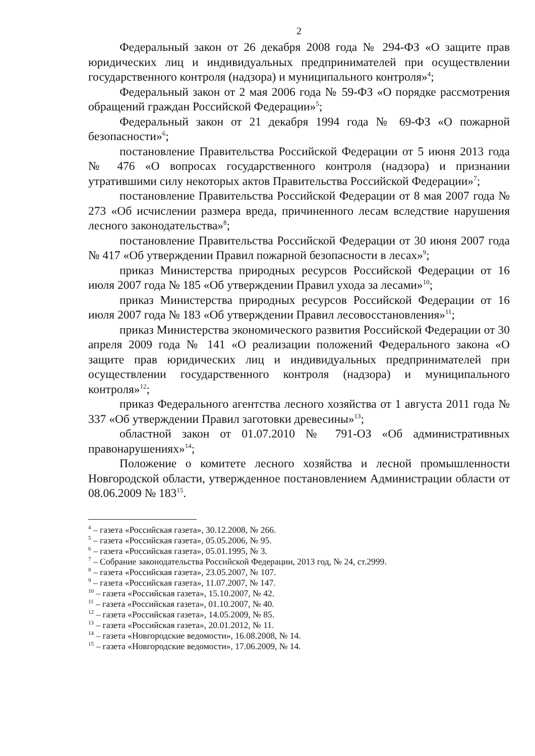2
Федеральный закон от 26 декабря 2008 года № 294-ФЗ «О защите прав юридических лиц и индивидуальных предпринимателей при осуществлении государственного контроля (надзора) и муниципального контроля»<sup>4</sup>;
Федеральный закон от 2 мая 2006 года № 59-ФЗ «О порядке рассмотрения обращений граждан Российской Федерации»<sup>5</sup>;
Федеральный закон от 21 декабря 1994 года № 69-ФЗ «О пожарной безопасности»<sup>6</sup>;
постановление Правительства Российской Федерации от 5 июня 2013 года № 476 «О вопросах государственного контроля (надзора) и признании утратившими силу некоторых актов Правительства Российской Федерации»<sup>7</sup>;
постановление Правительства Российской Федерации от 8 мая 2007 года № 273 «Об исчислении размера вреда, причиненного лесам вследствие нарушения лесного законодательства»<sup>8</sup>;
постановление Правительства Российской Федерации от 30 июня 2007 года № 417 «Об утверждении Правил пожарной безопасности в лесах»<sup>9</sup>;
приказ Министерства природных ресурсов Российской Федерации от 16 июля 2007 года № 185 «Об утверждении Правил ухода за лесами»<sup>10</sup>;
приказ Министерства природных ресурсов Российской Федерации от 16 июля 2007 года № 183 «Об утверждении Правил лесовосстановления»<sup>11</sup>;
приказ Министерства экономического развития Российской Федерации от 30 апреля 2009 года № 141 «О реализации положений Федерального закона «О защите прав юридических лиц и индивидуальных предпринимателей при осуществлении государственного контроля (надзора) и муниципального контроля»<sup>12</sup>;
приказ Федерального агентства лесного хозяйства от 1 августа 2011 года № 337 «Об утверждении Правил заготовки древесины»<sup>13</sup>;
областной закон от 01.07.2010 № 791-ОЗ «Об административных правонарушениях»<sup>14</sup>;
Положение о комитете лесного хозяйства и лесной промышленности Новгородской области, утвержденное постановлением Администрации области от 08.06.2009 № 183<sup>15</sup>.
<sup>4</sup> – газета «Российская газета», 30.12.2008, № 266.
<sup>5</sup> – газета «Российская газета», 05.05.2006, № 95.
<sup>6</sup> – газета «Российская газета», 05.01.1995, № 3.
<sup>7</sup> – Собрание законодательства Российской Федерации, 2013 год, № 24, ст.2999.
<sup>8</sup> – газета «Российская газета», 23.05.2007, № 107.
<sup>9</sup> – газета «Российская газета», 11.07.2007, № 147.
<sup>10</sup> – газета «Российская газета», 15.10.2007, № 42.
<sup>11</sup> – газета «Российская газета», 01.10.2007, № 40.
<sup>12</sup> – газета «Российская газета», 14.05.2009, № 85.
<sup>13</sup> – газета «Российская газета», 20.01.2012, № 11.
<sup>14</sup> – газета «Новгородские ведомости», 16.08.2008, № 14.
<sup>15</sup> – газета «Новгородские ведомости», 17.06.2009, № 14.